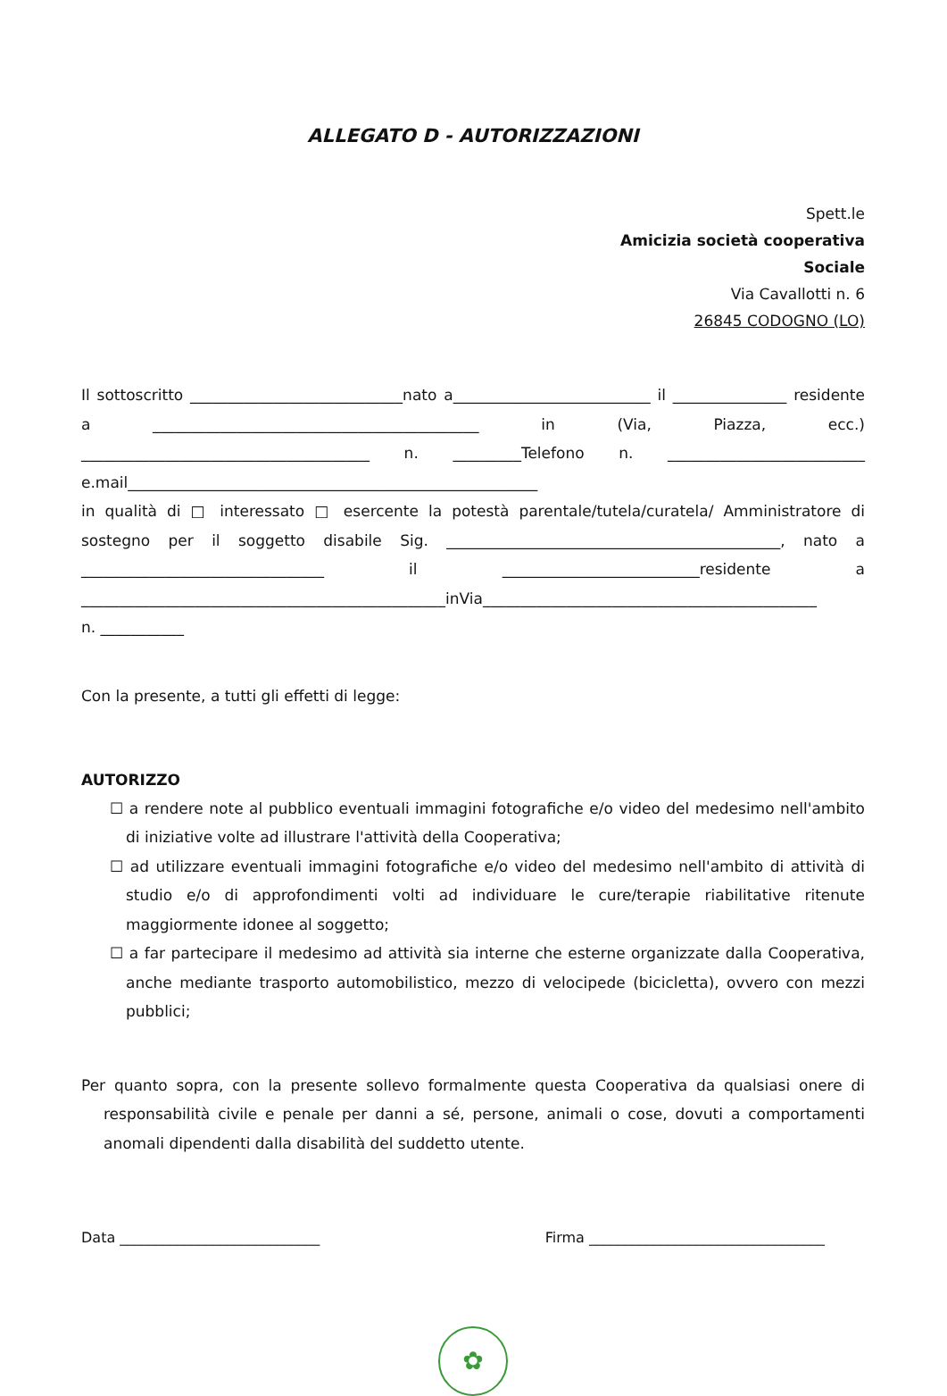ALLEGATO D - AUTORIZZAZIONI
Spett.le
Amicizia società cooperativa
Sociale
Via Cavallotti n. 6
26845 CODOGNO (LO)
Il sottoscritto ____________________________nato a__________________________ il _______________ residente a ___________________________________________ in (Via, Piazza, ecc.) ______________________________________ n. _________Telefono n. __________________________ e.mail______________________________________________________
in qualità di □ interessato □ esercente la potestà parentale/tutela/curatela/ Amministratore di sostegno per il soggetto disabile Sig. ____________________________________________, nato a ________________________________ il __________________________residente a ________________________________________________inVia____________________________________________
n. ___________
Con la presente, a tutti gli effetti di legge:
AUTORIZZO
☐ a rendere note al pubblico eventuali immagini fotografiche e/o video del medesimo nell'ambito di iniziative volte ad illustrare l'attività della Cooperativa;
☐ ad utilizzare eventuali immagini fotografiche e/o video del medesimo nell'ambito di attività di studio e/o di approfondimenti volti ad individuare le cure/terapie riabilitative ritenute maggiormente idonee al soggetto;
☐ a far partecipare il medesimo ad attività sia interne che esterne organizzate dalla Cooperativa, anche mediante trasporto automobilistico, mezzo di velocipede (bicicletta), ovvero con mezzi pubblici;
Per quanto sopra, con la presente sollevo formalmente questa Cooperativa da qualsiasi onere di responsabilità civile e penale per danni a sé, persone, animali o cose, dovuti a comportamenti anomali dipendenti dalla disabilità del suddetto utente.
Data ____________________________ Firma _________________________________
✿